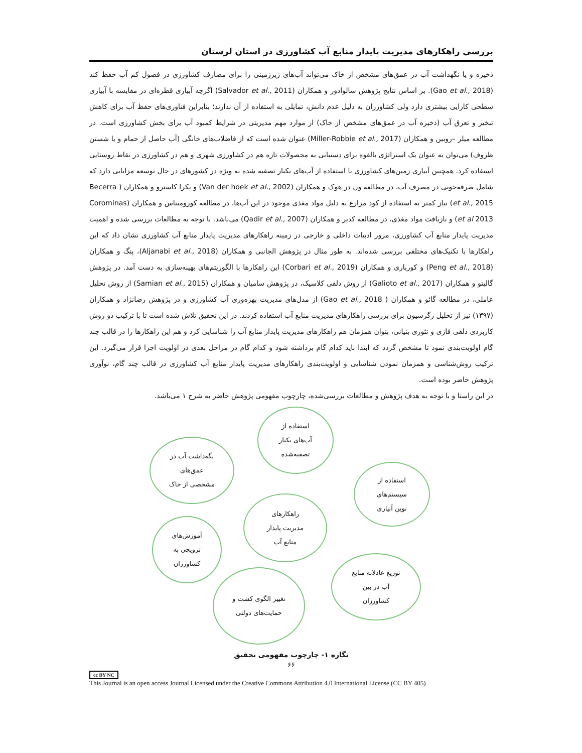بررسی راهکارهای مدیریت پایدار منابع آب کشاورزی در استان لرستان
ذخیره و یا نگهداشت آب در عمق‌های مشخص از خاک می‌تواند آب‌های زیرزمینی را برای مصارف کشاورزی در فصول کم آب حفظ کند (Gao et al., 2018). بر اساس نتایج پژوهش سالوادور و همکاران (Salvador et al., 2011) اگرچه آبیاری قطره‌ای در مقایسه با آبیاری سطحی کارایی بیشتری دارد ولی کشاورزان به دلیل عدم دانش، تمایلی به استفاده از آن ندارند؛ بنابراین فناوری‌های حفظ آب برای کاهش تبخیر و تعرق آب (ذخیره آب در عمق‌های مشخص از خاک) از موارد مهم مدیریتی در شرایط کمبود آب برای بخش کشاورزی است. در مطالعه میلر –روبین و همکاران (Miller-Robbie et al., 2017) عنوان شده است که از فاضلاب‌های خانگی (آب حاصل از حمام و یا شستن ظروف) می‌توان به عنوان یک استراتژی بالقوه برای دستیابی به محصولات تازه هم در کشاورزی شهری و هم در کشاورزی در نقاط روستایی استفاده کرد. همچنین آبیاری زمین‌های کشاورزی با استفاده از آب‌های یکبار تصفیه شده به ویژه در کشورهای در حال توسعه مزایایی دارد که شامل صرفه‌جویی در مصرف آب، در مطالعه ون در هوک و همکاران (Van der hoek et al., 2002) و بکرا کاسترو و همکاران ( Becerra et al., 2015) نیاز کمتر به استفاده از کود مزارع به دلیل مواد مغذی موجود در این آب‌ها، در مطالعه کوروميناس و همکاران (Corominas et al 2013) و بازیافت مواد مغذی، در مطالعه کدیر و همکاران (Qadir et al., 2007) می‌باشد. با توجه به مطالعات بررسی شده و اهمیت مدیریت پایدار منابع آب کشاورزی، مرور ادبیات داخلی و خارجی در زمینه راهکارهای مدیریت پایدار منابع آب کشاورزی نشان داد که این راهکارها با تکنیک‌های مختلفی بررسی شده‌اند. به طور مثال در پژوهش الجانبی و همکاران (Aljanabi et al., 2018)، پنگ و همکاران (Peng et al., 2018) و کورباری و همکاران (Corbari et al., 2019) این راهکارها با الگوریتم‌های بهینه‌سازی به دست آمد. در پژوهش گالیتو و همکاران (Galioto et al., 2017) از روش دلفی کلاسیک، در پژوهش سامیان و همکاران (Samian et al., 2015) از روش تحلیل عاملی، در مطالعه گائو و همکاران ( Gao et al., 2018) از مدل‌های مدیریت بهره‌وری آب کشاورزی و در پژوهش رضانژاد و همکاران (۱۳۹۷) نیز از تحلیل رگرسیون برای بررسی راهکارهای مدیریت منابع آب استفاده کردند. در این تحقیق تلاش شده است تا با ترکیب دو روش کاربردی دلفی فازی و تئوری بنیانی، بتوان همزمان هم راهکارهای مدیریت پایدار منابع آب را شناسایی کرد و هم این راهکارها را در قالب چند گام اولویت‌بندی نمود تا مشخص گردد که ابتدا باید کدام گام برداشته شود و کدام گام در مراحل بعدی در اولویت اجرا قرار می‌گیرد. این ترکیب روش‌شناسی و همزمان نمودن شناسایی و اولویت‌بندی راهکارهای مدیریت پایدار منابع آب کشاورزی در قالب چند گام، نوآوری پژوهش حاضر بوده است.
در این راستا و با توجه به هدف پژوهش و مطالعات بررسی‌شده، چارچوب مفهومی پژوهش حاضر به شرح ۱ می‌باشد.
استفاده از
آب‌های یکبار
تصفیه‌شده
نگه‌داشت آب در
عمق‌های
مشخصی از خاک
استفاده از
سیستم‌های
نوین آبیاری
راهکارهای
مدیریت پایدار
منابع آب
آموزش‌های
ترویجی به
کشاورزان
توزیع عادلانه منابع
آب در بین
کشاورزان
تغییر الگوی کشت و
حمایت‌های دولتی
نگاره ۱- چارچوب مفهومی تحقیق
۶۶
cc BY NC
This Journal is an open access Journal Licensed under the Creative Commons Attribution 4.0 International License (CC BY 405)